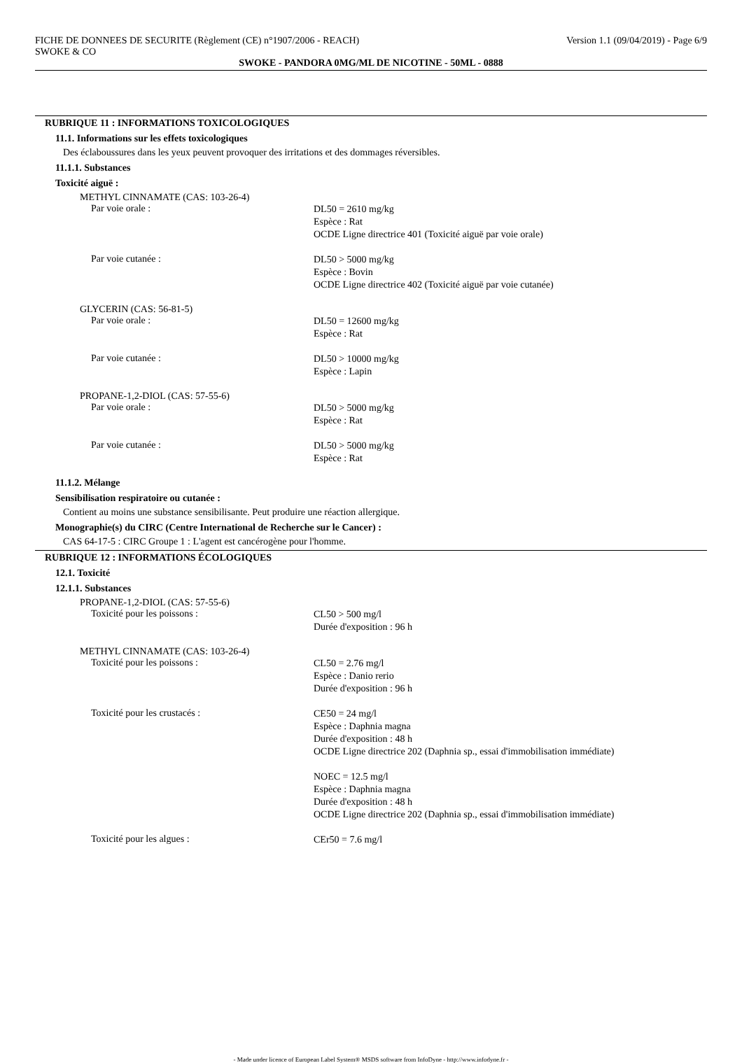FICHE DE DONNEES DE SECURITE (Règlement (CE) n°1907/2006 - REACH)
SWOKE & CO
Version 1.1 (09/04/2019) - Page 6/9
SWOKE - PANDORA 0MG/ML DE NICOTINE - 50ML - 0888
RUBRIQUE 11 : INFORMATIONS TOXICOLOGIQUES
11.1. Informations sur les effets toxicologiques
Des éclaboussures dans les yeux peuvent provoquer des irritations et des dommages réversibles.
11.1.1. Substances
Toxicité aiguë :
METHYL CINNAMATE (CAS: 103-26-4)
Par voie orale :
DL50 = 2610 mg/kg
Espèce : Rat
OCDE Ligne directrice 401 (Toxicité aiguë par voie orale)
Par voie cutanée :
DL50 > 5000 mg/kg
Espèce : Bovin
OCDE Ligne directrice 402 (Toxicité aiguë par voie cutanée)
GLYCERIN (CAS: 56-81-5)
Par voie orale :
DL50 = 12600 mg/kg
Espèce : Rat
Par voie cutanée :
DL50 > 10000 mg/kg
Espèce : Lapin
PROPANE-1,2-DIOL (CAS: 57-55-6)
Par voie orale :
DL50 > 5000 mg/kg
Espèce : Rat
Par voie cutanée :
DL50 > 5000 mg/kg
Espèce : Rat
11.1.2. Mélange
Sensibilisation respiratoire ou cutanée :
Contient au moins une substance sensibilisante. Peut produire une réaction allergique.
Monographie(s) du CIRC (Centre International de Recherche sur le Cancer) :
CAS 64-17-5 : CIRC Groupe 1 : L'agent est cancérogène pour l'homme.
RUBRIQUE 12 : INFORMATIONS ÉCOLOGIQUES
12.1. Toxicité
12.1.1. Substances
PROPANE-1,2-DIOL (CAS: 57-55-6)
Toxicité pour les poissons :
CL50 > 500 mg/l
Durée d'exposition : 96 h
METHYL CINNAMATE (CAS: 103-26-4)
Toxicité pour les poissons :
CL50 = 2.76 mg/l
Espèce : Danio rerio
Durée d'exposition : 96 h
Toxicité pour les crustacés :
CE50 = 24 mg/l
Espèce : Daphnia magna
Durée d'exposition : 48 h
OCDE Ligne directrice 202 (Daphnia sp., essai d'immobilisation immédiate)
NOEC = 12.5 mg/l
Espèce : Daphnia magna
Durée d'exposition : 48 h
OCDE Ligne directrice 202 (Daphnia sp., essai d'immobilisation immédiate)
Toxicité pour les algues :
CEr50 = 7.6 mg/l
- Made under licence of European Label System® MSDS software from InfoDyne - http://www.infodyne.fr -